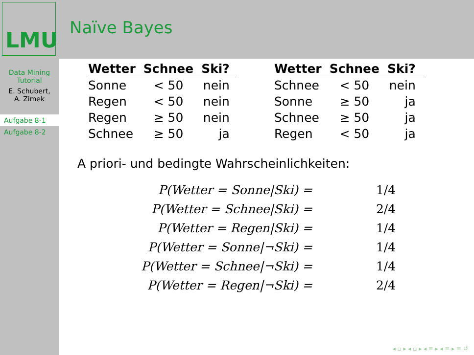LMU
Naïve Bayes
Data Mining
Tutorial
E. Schubert,
A. Zimek
Aufgabe 8-1
Aufgabe 8-2
| Wetter | Schnee | Ski? |
| --- | --- | --- |
| Sonne | < 50 | nein |
| Regen | < 50 | nein |
| Regen | ≥ 50 | nein |
| Schnee | ≥ 50 | ja |
| Wetter | Schnee | Ski? |
| --- | --- | --- |
| Schnee | < 50 | nein |
| Sonne | ≥ 50 | ja |
| Schnee | ≥ 50 | ja |
| Regen | < 50 | ja |
A priori- und bedingte Wahrscheinlichkeiten:
| P(Wetter = Sonne/Ski) = | 1/4 |
| P(Wetter = Schnee/Ski) = | 2/4 |
| P(Wetter = Regen/Ski) = | 1/4 |
| P(Wetter = Sonne/¬Ski) = | 1/4 |
| P(Wetter = Schnee/¬Ski) = | 1/4 |
| P(Wetter = Regen/¬Ski) = | 2/4 |
◂ ▫ ▸ ◂ ▫ ▸ ◂ ≡ ▸ ◂ ≡ ▸ ≡ ↺